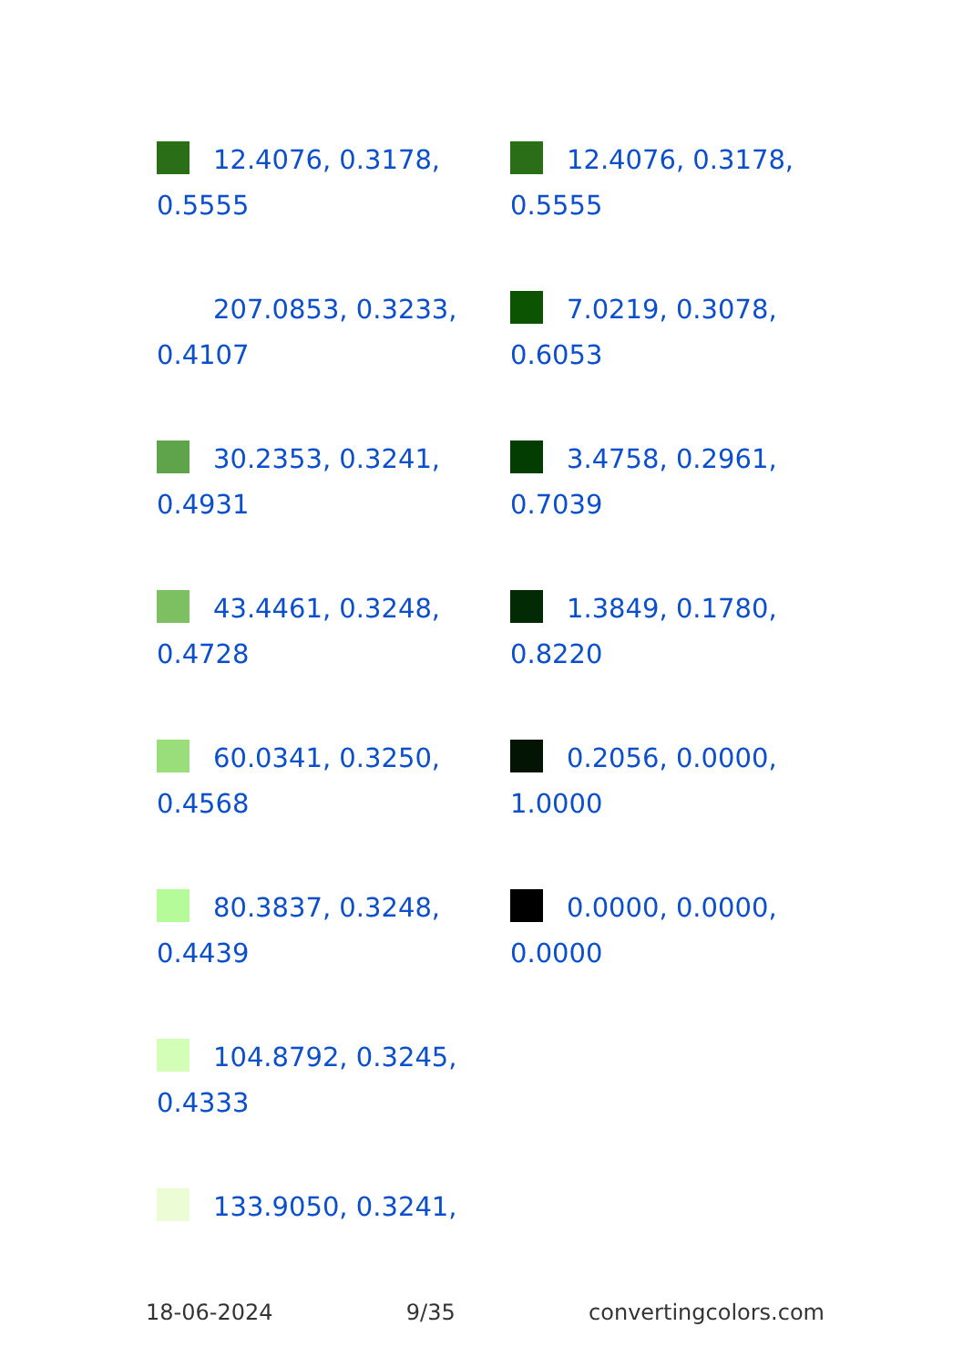12.4076, 0.3178, 0.5555
12.4076, 0.3178, 0.5555
207.0853, 0.3233, 0.4107
7.0219, 0.3078, 0.6053
30.2353, 0.3241, 0.4931
3.4758, 0.2961, 0.7039
43.4461, 0.3248, 0.4728
1.3849, 0.1780, 0.8220
60.0341, 0.3250, 0.4568
0.2056, 0.0000, 1.0000
80.3837, 0.3248, 0.4439
0.0000, 0.0000, 0.0000
104.8792, 0.3245, 0.4333
133.9050, 0.3241,
18-06-2024 9/35 convertingcolors.com